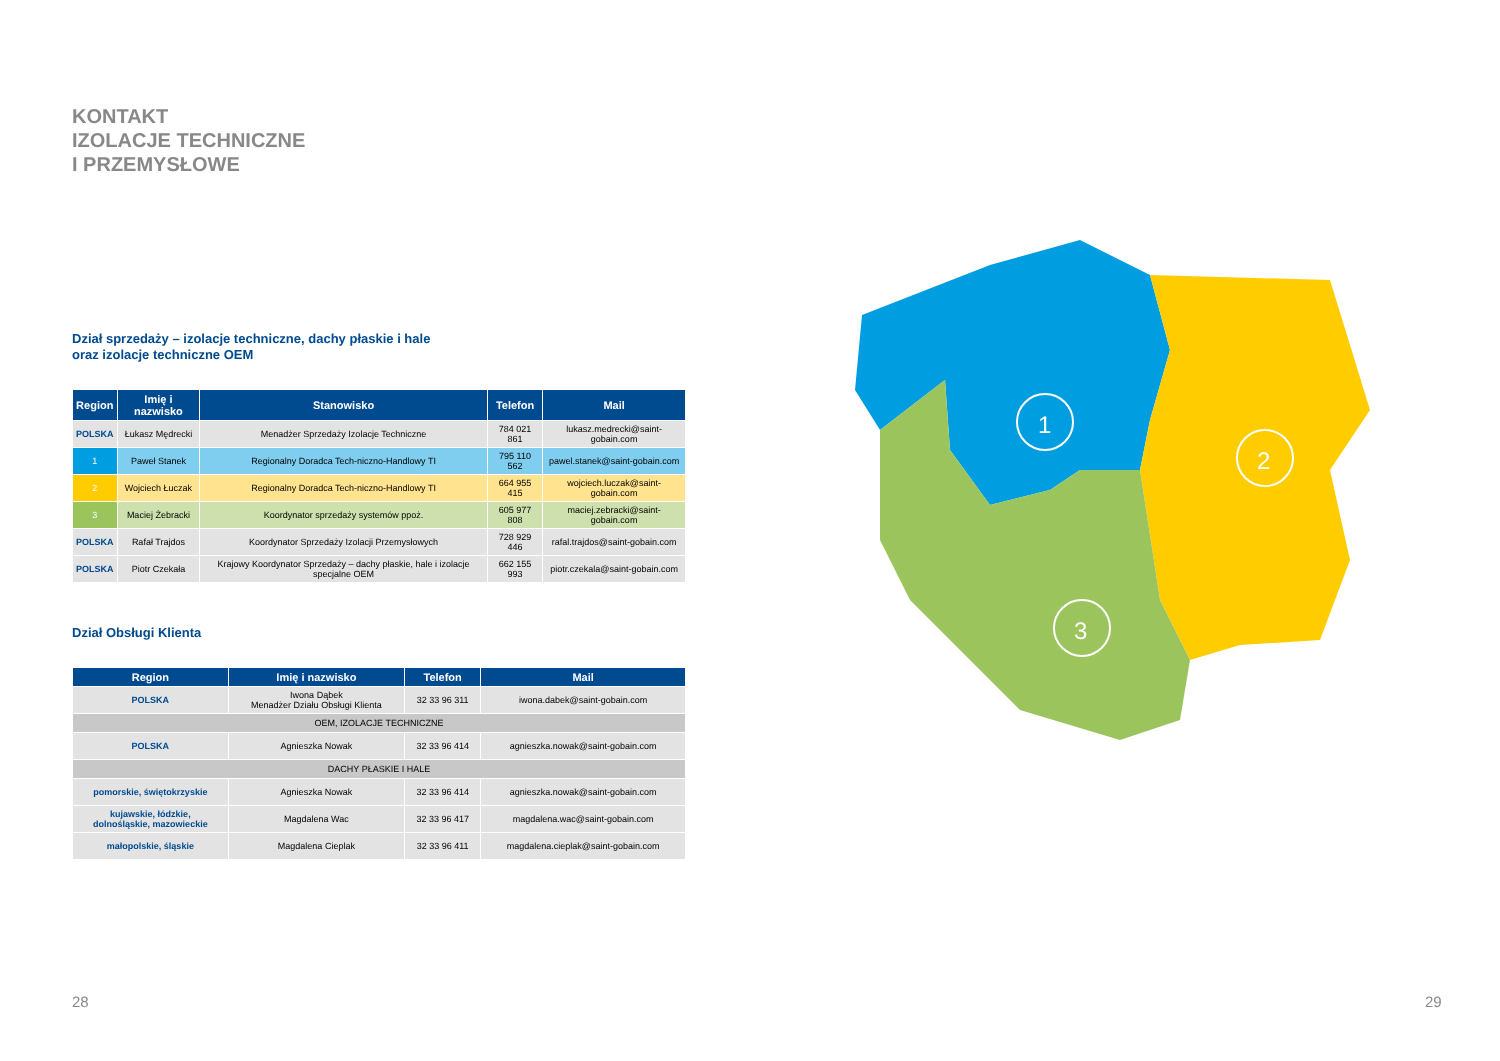KONTAKT
IZOLACJE TECHNICZNE
I PRZEMYSŁOWE
Dział sprzedaży – izolacje techniczne, dachy płaskie i hale
oraz izolacje techniczne OEM
| Region | Imię i nazwisko | Stanowisko | Telefon | Mail |
| --- | --- | --- | --- | --- |
| POLSKA | Łukasz Mędrecki | Menadżer Sprzedaży Izolacje Techniczne | 784 021 861 | lukasz.medrecki@saint-gobain.com |
| 1 | Paweł Stanek | Regionalny Doradca Tech-niczno-Handlowy TI | 795 110 562 | pawel.stanek@saint-gobain.com |
| 2 | Wojciech Łuczak | Regionalny Doradca Tech-niczno-Handlowy TI | 664 955 415 | wojciech.luczak@saint-gobain.com |
| 3 | Maciej Żebracki | Koordynator sprzedaży systemów ppoż. | 605 977 808 | maciej.zebracki@saint-gobain.com |
| POLSKA | Rafał Trajdos | Koordynator Sprzedaży Izolacji Przemysłowych | 728 929 446 | rafal.trajdos@saint-gobain.com |
| POLSKA | Piotr Czekała | Krajowy Koordynator Sprzedaży – dachy płaskie, hale i izolacje specjalne OEM | 662 155 993 | piotr.czekala@saint-gobain.com |
Dział Obsługi Klienta
| Region | Imię i nazwisko | Telefon | Mail |
| --- | --- | --- | --- |
| POLSKA | Iwona Dąbek Menadżer Działu Obsługi Klienta | 32 33 96 311 | iwona.dabek@saint-gobain.com |
| OEM, IZOLACJE TECHNICZNE | | | |
| POLSKA | Agnieszka Nowak | 32 33 96 414 | agnieszka.nowak@saint-gobain.com |
| DACHY PŁASKIE I HALE | | | |
| pomorskie, świętokrzyskie | Agnieszka Nowak | 32 33 96 414 | agnieszka.nowak@saint-gobain.com |
| kujawskie, łódzkie, dolnośląskie, mazowieckie | Magdalena Wac | 32 33 96 417 | magdalena.wac@saint-gobain.com |
| małopolskie, śląskie | Magdalena Cieplak | 32 33 96 411 | magdalena.cieplak@saint-gobain.com |
1
2
3
28 29